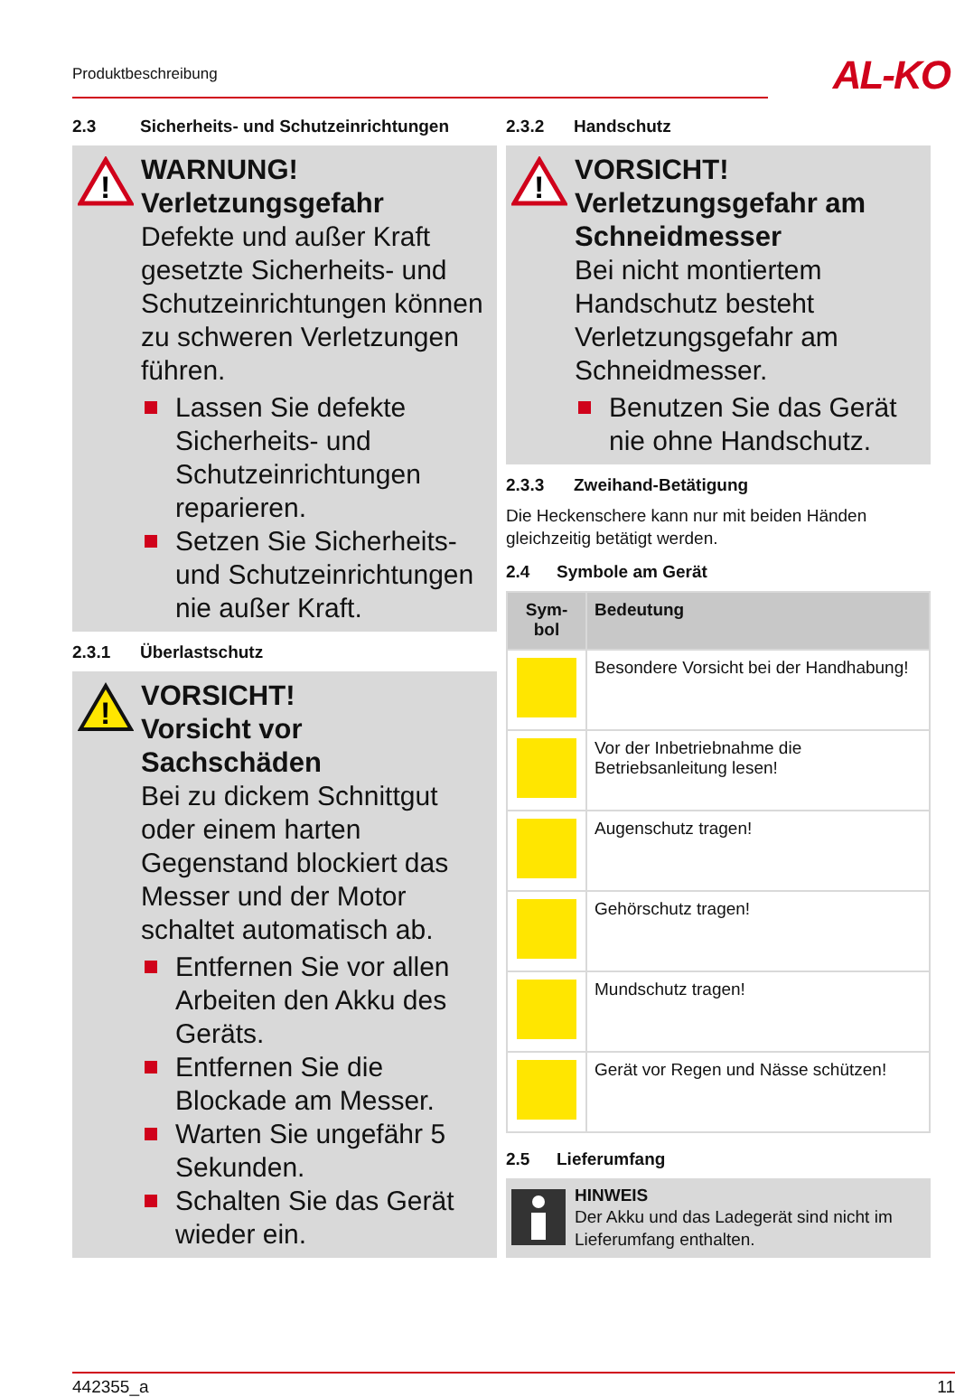Produktbeschreibung AL-KO
2.3 Sicherheits- und Schutzeinrichtungen
!
WARNUNG!
Verletzungsgefahr
Defekte und außer Kraft gesetzte Sicherheits- und Schutzeinrichtungen können zu schweren Verletzungen führen.
Lassen Sie defekte Sicherheits- und Schutzeinrichtungen reparieren.
Setzen Sie Sicherheits- und Schutzeinrichtungen nie außer Kraft.
2.3.1 Überlastschutz
!
VORSICHT!
Vorsicht vor Sachschäden
Bei zu dickem Schnittgut oder einem harten Gegenstand blockiert das Messer und der Motor schaltet automatisch ab.
Entfernen Sie vor allen Arbeiten den Akku des Geräts.
Entfernen Sie die Blockade am Messer.
Warten Sie ungefähr 5 Sekunden.
Schalten Sie das Gerät wieder ein.
2.3.2 Handschutz
!
VORSICHT!
Verletzungsgefahr am Schneidmesser
Bei nicht montiertem Handschutz besteht Verletzungsgefahr am Schneidmesser.
Benutzen Sie das Gerät nie ohne Handschutz.
2.3.3 Zweihand-Betätigung
Die Heckenschere kann nur mit beiden Händen gleichzeitig betätigt werden.
2.4 Symbole am Gerät
| Sym-bol | Bedeutung |
| --- | --- |
| | Besondere Vorsicht bei der Handhabung! |
| | Vor der Inbetriebnahme die Betriebsanleitung lesen! |
| | Augenschutz tragen! |
| | Gehörschutz tragen! |
| | Mundschutz tragen! |
| | Gerät vor Regen und Nässe schützen! |
2.5 Lieferumfang
HINWEIS
Der Akku und das Ladegerät sind nicht im Lieferumfang enthalten.
442355_a 11